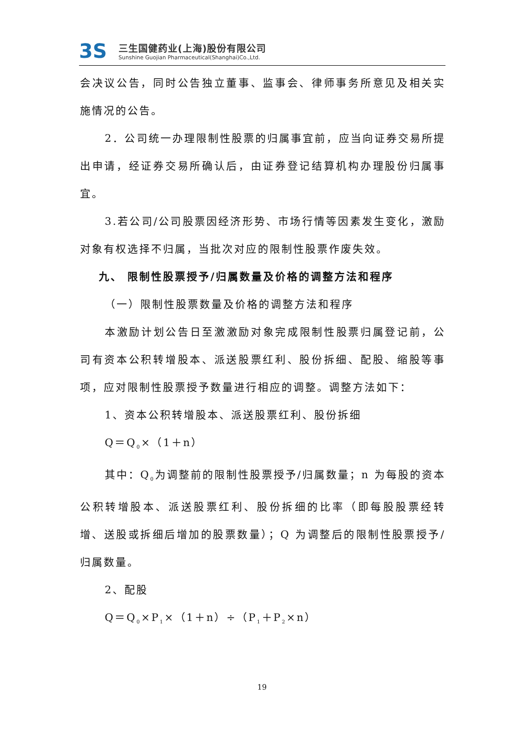3S
三生国健药业(上海)股份有限公司
Sunshine Guojian Pharmaceutical(Shanghai)Co.,Ltd.
会决议公告，同时公告独立董事、监事会、律师事务所意见及相关实施情况的公告。
2．公司统一办理限制性股票的归属事宜前，应当向证券交易所提出申请，经证券交易所确认后，由证券登记结算机构办理股份归属事宜。
3.若公司/公司股票因经济形势、市场行情等因素发生变化，激励对象有权选择不归属，当批次对应的限制性股票作废失效。
九、 限制性股票授予/归属数量及价格的调整方法和程序
（一）限制性股票数量及价格的调整方法和程序
本激励计划公告日至激激励对象完成限制性股票归属登记前，公司有资本公积转增股本、派送股票红利、股份拆细、配股、缩股等事项，应对限制性股票授予数量进行相应的调整。调整方法如下：
1、资本公积转增股本、派送股票红利、股份拆细
Q＝Q<sub>0</sub>×（1＋n）
其中：Q<sub>0</sub>为调整前的限制性股票授予/归属数量；n 为每股的资本公积转增股本、派送股票红利、股份拆细的比率（即每股股票经转增、送股或拆细后增加的股票数量）；Q 为调整后的限制性股票授予/归属数量。
2、配股
Q＝Q<sub>0</sub>×P<sub>1</sub>×（1＋n）÷（P<sub>1</sub>＋P<sub>2</sub>×n）
19